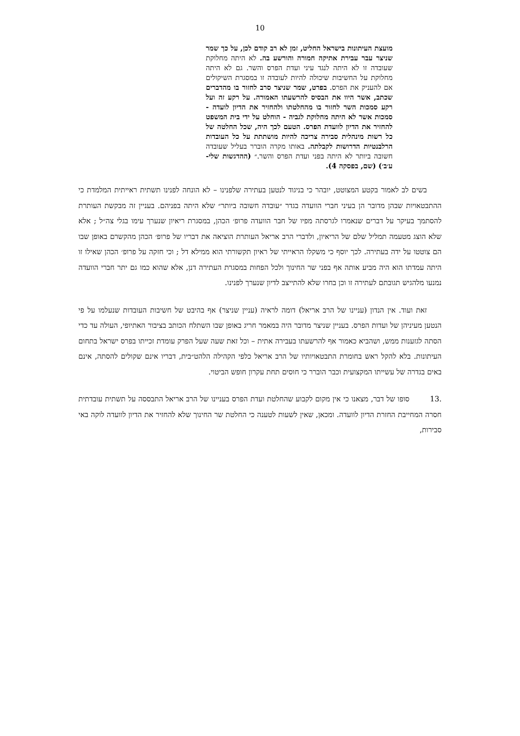10
מועצת העיתונות בישראל החליט, זמן לא רב קודם לכן, על כך שמר שניצר עבר עבירת אתיקה חמורה והורשע בה. לא היתה מחלוקת שעובדה זו לא היתה לנגד עיני ועדת הפרס והשר. גם לא היתה מחלוקת על החשיבות שיכולה להיות לעובדה זו במסגרת השיקולים אם להעניק את הפרס. בפרט, שמר שניצר סרב לחזור בו מהדברים שכתב, אשר היוו את הבסיס להרשעתו האמורה. על רקע זה ועל רקע סמכות השר לחזור בו מהחלטתו ולהחזיר את הדיון לועדה - סמכות אשר לא היתה מחלוקת לגביה - הוחלט על ידי בית המשפט להחזיר את הדיון לוועדת הפרס. הטעם לכך היה, שכל החלטה של כל רשות מינהלית סבירה צריכה להיות מושתתת על כל העובדות הרלבנטיות הדרושות לקבלתה. באותו מקרה הוברר בעליל שעובדה חשובה ביותר לא היתה בפני ועדת הפרס והשר.״ (ההדגשות שלי-ע׳ב׳) (שם, בפסקה 4).
בשים לב לאמור בקטע המצוטט, יובהר כי בניגוד לנטען בעתירה שלפנינו – לא הונחה לפנינו תשתית ראייתית המלמדת כי ההתבטאויות שבהן מדובר הן בעיני חברי הוועדה בגדר ״עובדה חשובה ביותר״ שלא היתה בפניהם. בעניין זה מבקשת העותרת להסתמך בעיקר על דברים שנאמרו לגרסתה מפיו של חבר הוועדה פרופ׳ הכהן, במסגרת ריאיון שנערך עימו בגלי צה״ל ; אלא שלא הוצג מטעמה תמליל שלם של הריאיון, ולדברי הרב אריאל העותרת הוציאה את דבריו של פרופ׳ הכהן מהקשרם באופן שבו הם צוטטו על ידה בעתירה. לכך יוסף כי משקלו הראייתי של ראיון תקשורתי הוא ממילא דל ; וכי חזקה על פרופ׳ הכהן שאילו זו היתה עמדתו הוא היה מביע אותה אף בפני שר החינוך ולכל הפחות במסגרת העתירה דנן, אלא שהוא כמו גם יתר חברי הוועדה נמנעו מלהגיש תגובתם לעתירה זו וכן בחרו שלא להתייצב לדיון שנערך לפנינו.
זאת ועוד. אין הנדון (עניינו של הרב אריאל) דומה לראיה (עניין שניצר) אף בהיבט של חשיבות העובדות שנעלמו על פי הנטען מעיניהן של ועדות הפרס. בעניין שניצר מדובר היה במאמר חריג באופן שבו השתלח הכותב בציבור האתיופי, העולה עד כדי הסתה לגזענות ממש, ושהביא כאמור אף להרשעתו בעבירה אתית – וכל זאת שעה שעל הפרק עומדת זכייתו בפרס ישראל בתחום העיתונות. בלא להקל ראש בחומרת התבטאויותיו של הרב אריאל כלפי הקהילה הלהט״בית, דבריו אינם שקולים להסתה, אינם באים בגדרה של עשייתו המקצועית וכבר הוברר כי חוסים תחת עקרון חופש הביטוי.
.13 סופו של דבר, מצאנו כי אין מקום לקבוע שהחלטת ועדת הפרס בעניינו של הרב אריאל התבססה על תשתית עובדתית חסרה המחייבת החזרת הדיון לוועדה. ומכאן, שאין לשעות לטענה כי החלטת שר החינוך שלא להחזיר את הדיון לוועדה לוקה באי סבירות,